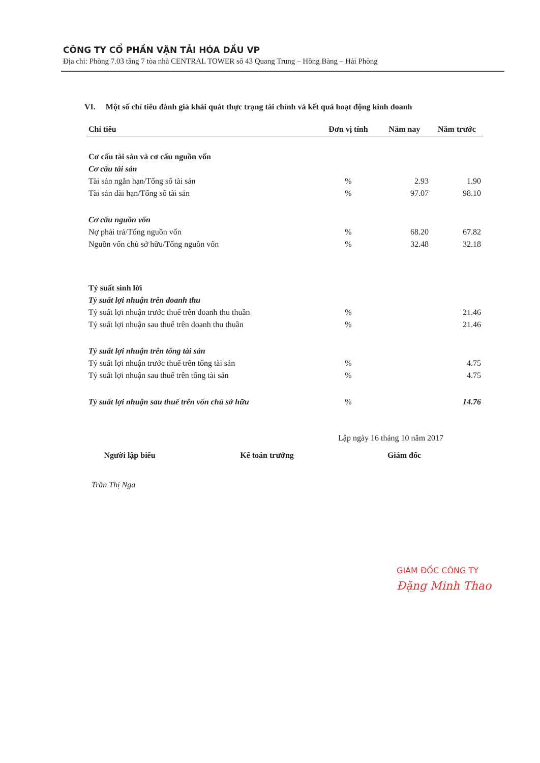CÔNG TY CỔ PHẦN VẬN TẢI HÓA DẦU VP
Địa chỉ: Phòng 7.03 tầng 7 tòa nhà CENTRAL TOWER số 43 Quang Trung – Hồng Bàng – Hải Phòng
VI. Một số chỉ tiêu đánh giá khái quát thực trạng tài chính và kết quả hoạt động kinh doanh
| Chỉ tiêu | Đơn vị tính | Năm nay | Năm trước |
| --- | --- | --- | --- |
| Cơ cấu tài sản và cơ cấu nguồn vốn | | | |
| Cơ cấu tài sản | | | |
| Tài sản ngắn hạn/Tổng số tài sản | % | 2.93 | 1.90 |
| Tài sản dài hạn/Tổng số tài sản | % | 97.07 | 98.10 |
| Cơ cấu nguồn vốn | | | |
| Nợ phải trả/Tổng nguồn vốn | % | 68.20 | 67.82 |
| Nguồn vốn chủ sở hữu/Tổng nguồn vốn | % | 32.48 | 32.18 |
| Tỷ suất sinh lời | | | |
| Tỷ suất lợi nhuận trên doanh thu | | | |
| Tỷ suất lợi nhuận trước thuế trên doanh thu thuần | % | | 21.46 |
| Tỷ suất lợi nhuận sau thuế trên doanh thu thuần | % | | 21.46 |
| Tỷ suất lợi nhuận trên tổng tài sản | | | |
| Tỷ suất lợi nhuận trước thuế trên tổng tài sản | % | | 4.75 |
| Tỷ suất lợi nhuận sau thuế trên tổng tài sản | % | | 4.75 |
| Tỷ suất lợi nhuận sau thuế trên vốn chủ sở hữu | % | | 14.76 |
Lập ngày 16 tháng 10 năm 2017
Người lập biểu Kế toán trưởng Giám đốc
Trần Thị Nga
GIÁM ĐỐC CÔNG TY
Đặng Minh Thao